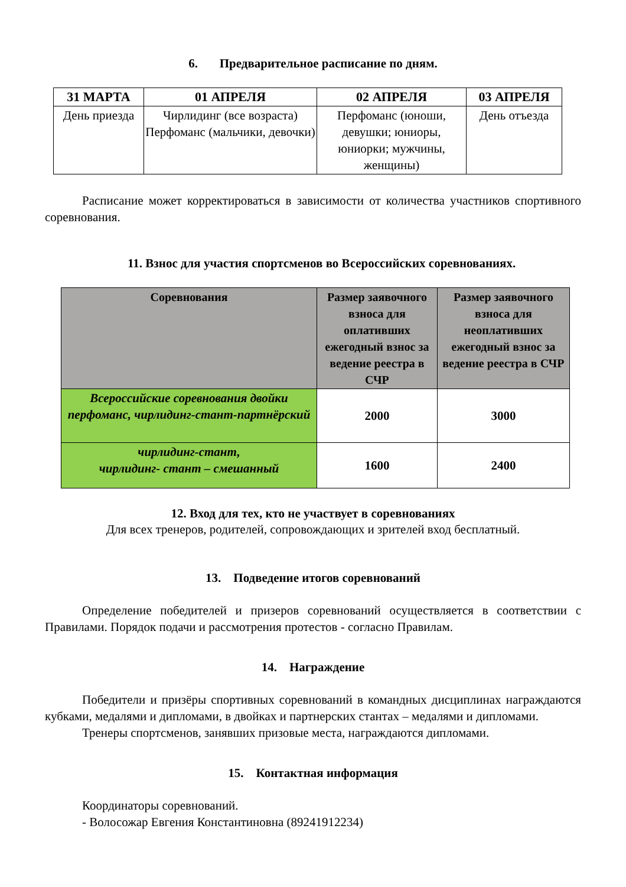6. Предварительное расписание по дням.
| 31 МАРТА | 01 АПРЕЛЯ | 02 АПРЕЛЯ | 03 АПРЕЛЯ |
| --- | --- | --- | --- |
| День приезда | Чирлидинг (все возраста) Перфоманс (мальчики, девочки) | Перфоманс (юноши, девушки; юниоры, юниорки; мужчины, женщины) | День отъезда |
Расписание может корректироваться в зависимости от количества участников спортивного соревнования.
11. Взнос для участия спортсменов во Всероссийских соревнованиях.
| Соревнования | Размер заявочного взноса для оплативших ежегодный взнос за ведение реестра в СЧР | Размер заявочного взноса для неоплативших ежегодный взнос за ведение реестра в СЧР |
| --- | --- | --- |
| Всероссийские соревнования двойки перфоманс, чирлидинг-стант-партнёрский | 2000 | 3000 |
| чирлидинг-стант, чирлидинг- стант – смешанный | 1600 | 2400 |
12. Вход для тех, кто не участвует в соревнованиях
Для всех тренеров, родителей, сопровождающих и зрителей вход бесплатный.
13. Подведение итогов соревнований
Определение победителей и призеров соревнований осуществляется в соответствии с Правилами. Порядок подачи и рассмотрения протестов - согласно Правилам.
14. Награждение
Победители и призёры спортивных соревнований в командных дисциплинах награждаются кубками, медалями и дипломами, в двойках и партнерских стантах – медалями и дипломами.
Тренеры спортсменов, занявших призовые места, награждаются дипломами.
15. Контактная информация
Координаторы соревнований.
- Волосожар Евгения Константиновна (89241912234)